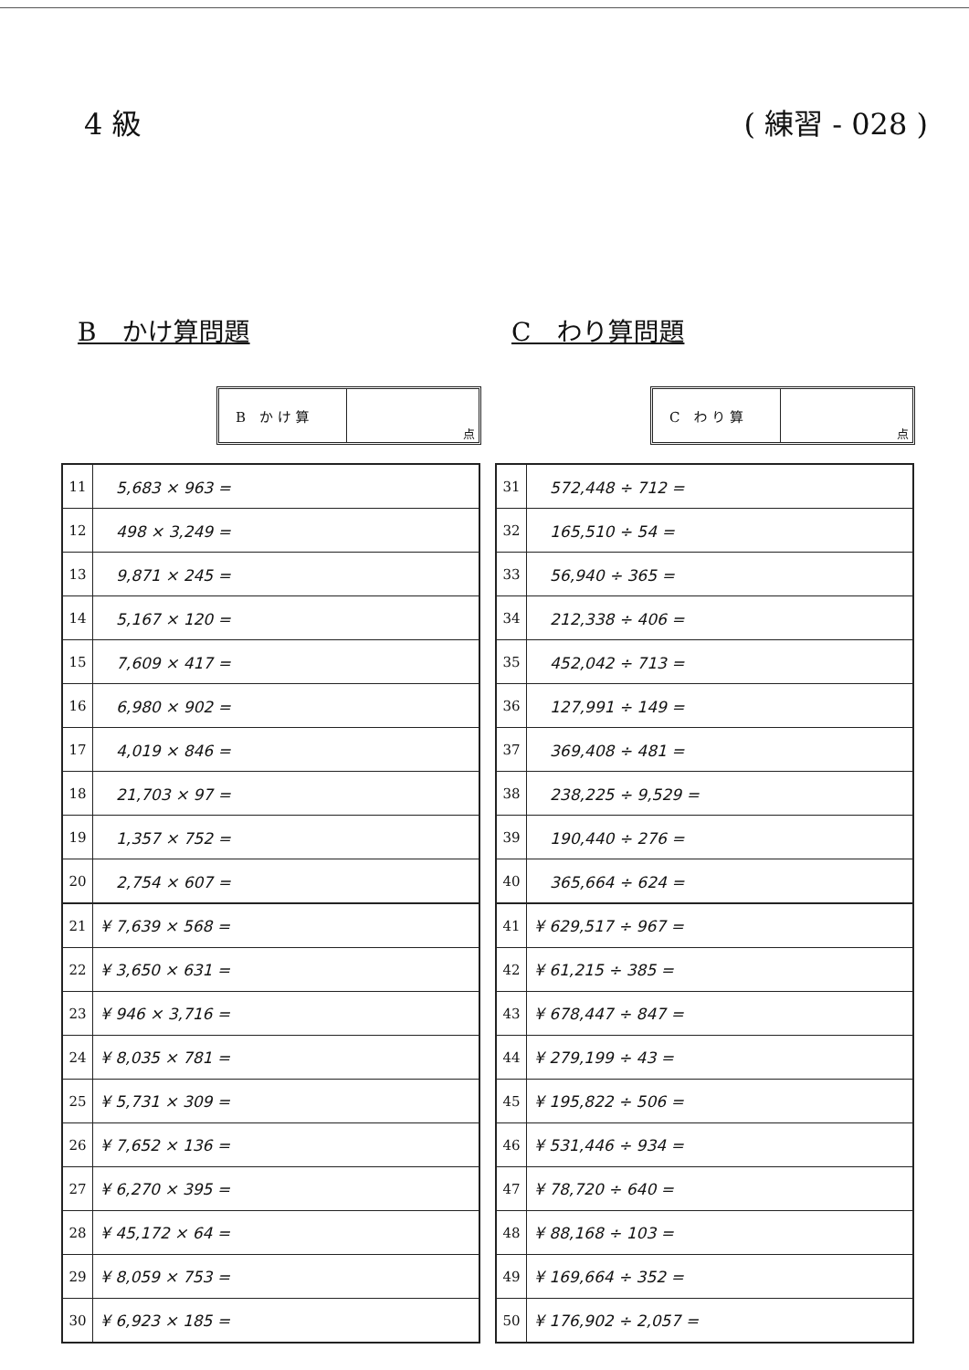4 級 ( 練習 - 028 )
B　かけ算問題
B　か け 算
点
| 11 | 5,683 × 963 = |
| 12 | 498 × 3,249 = |
| 13 | 9,871 × 245 = |
| 14 | 5,167 × 120 = |
| 15 | 7,609 × 417 = |
| 16 | 6,980 × 902 = |
| 17 | 4,019 × 846 = |
| 18 | 21,703 × 97 = |
| 19 | 1,357 × 752 = |
| 20 | 2,754 × 607 = |
| 21 | ¥ 7,639 × 568 = |
| 22 | ¥ 3,650 × 631 = |
| 23 | ¥ 946 × 3,716 = |
| 24 | ¥ 8,035 × 781 = |
| 25 | ¥ 5,731 × 309 = |
| 26 | ¥ 7,652 × 136 = |
| 27 | ¥ 6,270 × 395 = |
| 28 | ¥ 45,172 × 64 = |
| 29 | ¥ 8,059 × 753 = |
| 30 | ¥ 6,923 × 185 = |
C　わり算問題
C　わ り 算
点
| 31 | 572,448 ÷ 712 = |
| 32 | 165,510 ÷ 54 = |
| 33 | 56,940 ÷ 365 = |
| 34 | 212,338 ÷ 406 = |
| 35 | 452,042 ÷ 713 = |
| 36 | 127,991 ÷ 149 = |
| 37 | 369,408 ÷ 481 = |
| 38 | 238,225 ÷ 9,529 = |
| 39 | 190,440 ÷ 276 = |
| 40 | 365,664 ÷ 624 = |
| 41 | ¥ 629,517 ÷ 967 = |
| 42 | ¥ 61,215 ÷ 385 = |
| 43 | ¥ 678,447 ÷ 847 = |
| 44 | ¥ 279,199 ÷ 43 = |
| 45 | ¥ 195,822 ÷ 506 = |
| 46 | ¥ 531,446 ÷ 934 = |
| 47 | ¥ 78,720 ÷ 640 = |
| 48 | ¥ 88,168 ÷ 103 = |
| 49 | ¥ 169,664 ÷ 352 = |
| 50 | ¥ 176,902 ÷ 2,057 = |